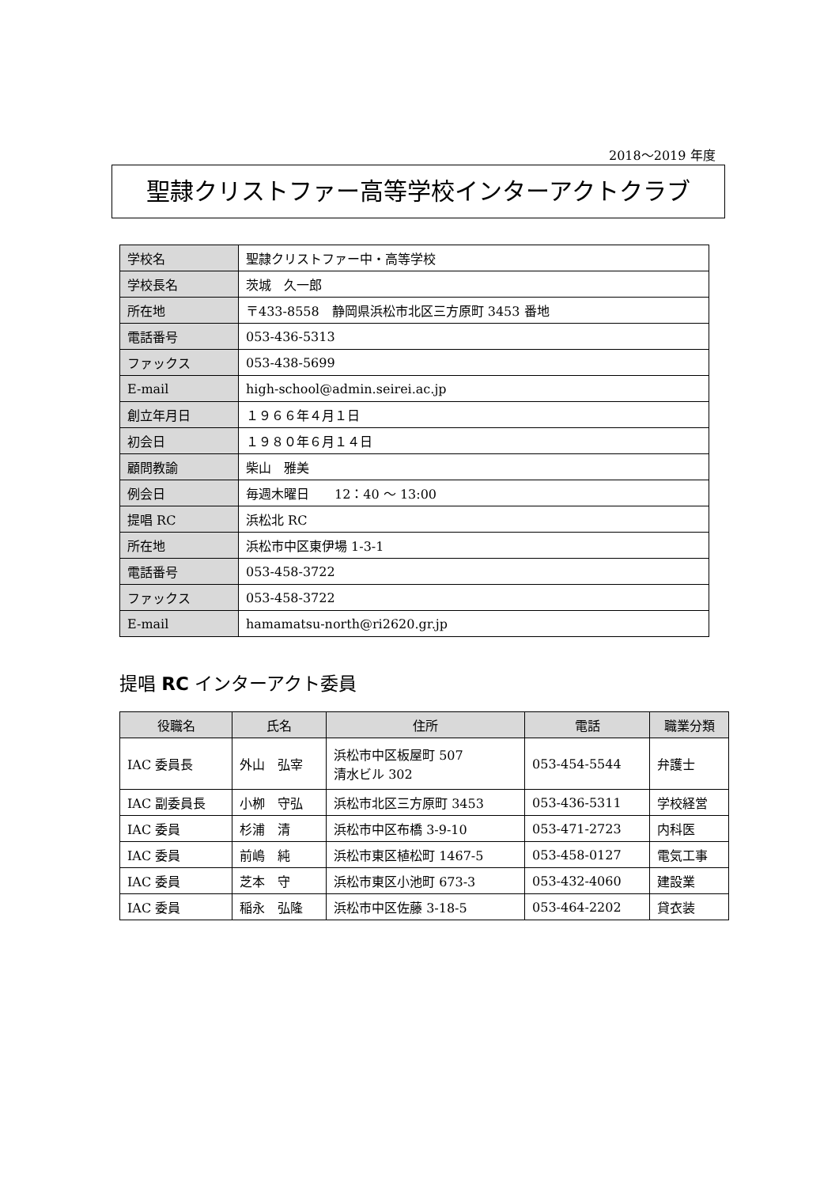2018～2019 年度
聖隷クリストファー高等学校インターアクトクラブ
| 学校名 | 聖隷クリストファー中・高等学校 |
| 学校長名 | 茨城 久一郎 |
| 所在地 | 〒433-8558 静岡県浜松市北区三方原町 3453 番地 |
| 電話番号 | 053-436-5313 |
| ファックス | 053-438-5699 |
| E-mail | high-school@admin.seirei.ac.jp |
| 創立年月日 | １９６６年４月１日 |
| 初会日 | １９８０年６月１４日 |
| 顧問教諭 | 柴山 雅美 |
| 例会日 | 毎週木曜日 12：40 ～ 13:00 |
| 提唱 RC | 浜松北 RC |
| 所在地 | 浜松市中区東伊場 1-3-1 |
| 電話番号 | 053-458-3722 |
| ファックス | 053-458-3722 |
| E-mail | hamamatsu-north@ri2620.gr.jp |
提唱 RC インターアクト委員
| 役職名 | 氏名 | 住所 | 電話 | 職業分類 |
| --- | --- | --- | --- | --- |
| IAC 委員長 | 外山 弘宰 | 浜松市中区板屋町 507 清水ビル 302 | 053-454-5544 | 弁護士 |
| IAC 副委員長 | 小栁 守弘 | 浜松市北区三方原町 3453 | 053-436-5311 | 学校経営 |
| IAC 委員 | 杉浦 清 | 浜松市中区布橋 3-9-10 | 053-471-2723 | 内科医 |
| IAC 委員 | 前嶋 純 | 浜松市東区植松町 1467-5 | 053-458-0127 | 電気工事 |
| IAC 委員 | 芝本 守 | 浜松市東区小池町 673-3 | 053-432-4060 | 建設業 |
| IAC 委員 | 稲永 弘隆 | 浜松市中区佐藤 3-18-5 | 053-464-2202 | 貸衣装 |